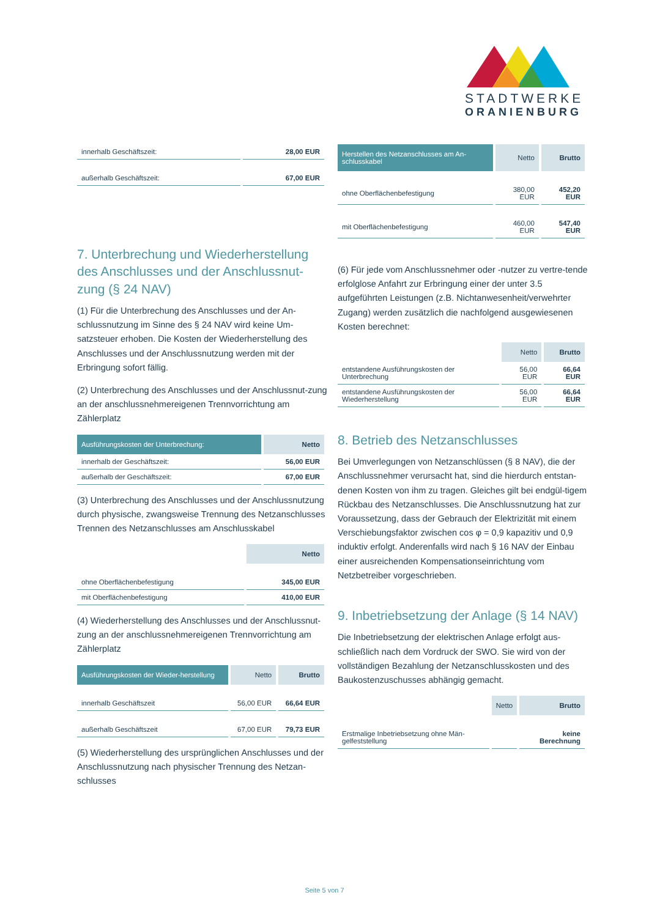STADTWERKE
ORANIENBURG
| innerhalb Geschäftszeit: | 28,00 EUR |
| außerhalb Geschäftszeit: | 67,00 EUR |
7. Unterbrechung und Wiederherstellung des Anschlusses und der Anschlussnut-zung (§ 24 NAV)
(1) Für die Unterbrechung des Anschlusses und der An-schlussnutzung im Sinne des § 24 NAV wird keine Um-satzsteuer erhoben. Die Kosten der Wiederherstellung des Anschlusses und der Anschlussnutzung werden mit der Erbringung sofort fällig.
(2) Unterbrechung des Anschlusses und der Anschlussnut-zung an der anschlussnehmereigenen Trennvorrichtung am Zählerplatz
| Ausführungskosten der Unterbrechung: | Netto |
| --- | --- |
| innerhalb der Geschäftszeit: | 56,00 EUR |
| außerhalb der Geschäftszeit: | 67,00 EUR |
(3) Unterbrechung des Anschlusses und der Anschlussnutzung durch physische, zwangsweise Trennung des Netzanschlusses Trennen des Netzanschlusses am Anschlusskabel
| | Netto |
| ohne Oberflächenbefestigung | 345,00 EUR |
| mit Oberflächenbefestigung | 410,00 EUR |
(4) Wiederherstellung des Anschlusses und der Anschlussnut-zung an der anschlussnehmereigenen Trennvorrichtung am Zählerplatz
| Ausführungskosten der Wieder-herstellung | Netto | Brutto |
| --- | --- | --- |
| innerhalb Geschäftszeit | 56,00 EUR | 66,64 EUR |
| außerhalb Geschäftszeit | 67,00 EUR | 79,73 EUR |
(5) Wiederherstellung des ursprünglichen Anschlusses und der Anschlussnutzung nach physischer Trennung des Netzan-schlusses
| Herstellen des Netzanschlusses am An-schlusskabel | Netto | Brutto |
| --- | --- | --- |
| ohne Oberflächenbefestigung | 380,00 EUR | 452,20 EUR |
| mit Oberflächenbefestigung | 460,00 EUR | 547,40 EUR |
(6) Für jede vom Anschlussnehmer oder -nutzer zu vertre-tende erfolglose Anfahrt zur Erbringung einer der unter 3.5 aufgeführten Leistungen (z.B. Nichtanwesenheit/verwehrter Zugang) werden zusätzlich die nachfolgend ausgewiesenen Kosten berechnet:
| | Netto | Brutto |
| entstandene Ausführungskosten der Unterbrechung | 56,00 EUR | 66,64 EUR |
| entstandene Ausführungskosten der Wiederherstellung | 56,00 EUR | 66,64 EUR |
8. Betrieb des Netzanschlusses
Bei Umverlegungen von Netzanschlüssen (§ 8 NAV), die der Anschlussnehmer verursacht hat, sind die hierdurch entstan-denen Kosten von ihm zu tragen. Gleiches gilt bei endgül-tigem Rückbau des Netzanschlusses. Die Anschlussnutzung hat zur Voraussetzung, dass der Gebrauch der Elektrizität mit einem Verschiebungsfaktor zwischen cos φ = 0,9 kapazitiv und 0,9 induktiv erfolgt. Anderenfalls wird nach § 16 NAV der Einbau einer ausreichenden Kompensationseinrichtung vom Netzbetreiber vorgeschrieben.
9. Inbetriebsetzung der Anlage (§ 14 NAV)
Die Inbetriebsetzung der elektrischen Anlage erfolgt aus-schließlich nach dem Vordruck der SWO. Sie wird von der vollständigen Bezahlung der Netzanschlusskosten und des Baukostenzuschusses abhängig gemacht.
| | Netto | Brutto |
| Erstmalige Inbetriebsetzung ohne Män-gelfeststellung | | keine Berechnung |
Seite 5 von 7